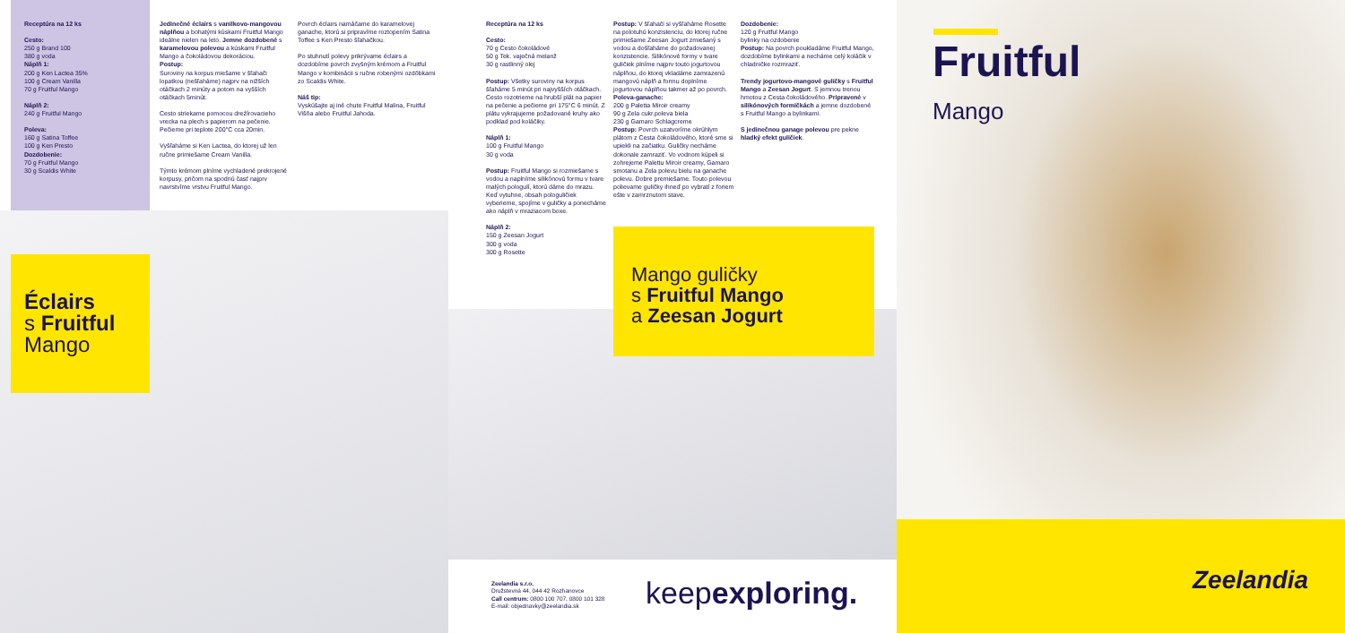Receptúra na 12 ks
Cesto:
250 g Brand 100
380 g voda
Náplň 1:
200 g Ken Lactea 35%
100 g Cream Vanilla
70 g Fruitful Mango
Náplň 2:
240 g Fruitful Mango
Poleva:
160 g Satina Toffee
100 g Ken Presto
Dozdobenie:
70 g Fruitful Mango
30 g Scaldis White
Jedinečné éclairs s vanilkovo-mangovou náplňou a bohatými kúskami Fruitful Mango ideálne nielen na leto. Jemne dozdobené s karamelovou polevou a kúskami Fruitful Mango a čokoládovou dekoráciou.
Postup:
Suroviny na korpus miešame v šľahači lopatkou (nešľaháme) najprv na nižších otáčkach 2 minúty a potom na vyšších otáčkach 5minút.
Cesto striekame pomocou dreźírovacieho vrecka na plech s papierom na pečenie. Pečieme pri teplote 200°C cca 20min.
Vyšľaháme si Ken Lactea, do ktorej už len ručne primiešame Cream Vanilla.
Týmto krémom plníme vychladené prekrojené korpusy, pričom na spodnú časť najprv navrstvíme vrstvu Fruitful Mango.
Povrch éclairs namáčame do karamelovej ganache, ktorú si pripravíme roztopením Satina Toffee s Ken Presto šľahačkou.
Po stuhnutí polevy prikrývame éclairs a dozdobíme povrch zvyšným krémom a Fruitful Mango v kombinácii s ručne robenými ozdôbkami zo Scaldis White.
Náš tip:
Vyskúšajte aj iné chute Fruitful Malina, Fruitful Višňa alebo Fruitful Jahoda.
Éclairs
s Fruitful
Mango
Receptúra na 12 ks
Cesto:
70 g Cesto čokoládové
50 g Tek. vaječná melanž
30 g rastlinný olej
Postup: Všetky suroviny na korpus šľaháme 5 minút pri najvyšších otáčkach. Cesto rozotrieme na hrubší plát na papier na pečenie a pečieme pri 175°C 6 minút. Z plátu vykrajujeme požadované kruhy ako podklad pod koláčiky.
Náplň 1:
100 g Fruitful Mango
30 g voda
Postup: Fruitful Mango si rozmiešame s vodou a naplníme silikónovú formu v tvare malých pologulí, ktorú dáme do mrazu. Keď vytuhne, obsah pologuličiek vyberieme, spojíme v guličky a ponecháme ako náplň v mraziacom boxe.
Náplň 2:
150 g Zeesan Jogurt
300 g voda
300 g Rosette
Postup: V šľahači si vyšľaháme Rosette na polotuhú konzistenciu, do ktorej ručne primiešame Zeesan Jogurt zmiešaný s vodou a došľaháme do požadovanej konzistencie. Silikónové formy v tvare guličiek plníme najprv touto jogurtovou náplňou, do ktorej vkladáme zamrazenú mangovú náplň a formu doplníme jogurtovou náplňou takmer až po povrch.
Poleva-ganache:
200 g Paletta Miroir creamy
90 g Zela cukr.poleva biela
230 g Gamaro Schlagcreme
Postup: Povrch uzatvoríme okrúhlym plátom z Cesta čokoládového, ktoré sme si upiekli na začiatku. Guličky necháme dokonale zamraziť. Vo vodnom kúpeli si zohrejeme Palettu Miroir creamy, Gamaro smotanu a Zela polevu bielu na ganache polevu. Dobre premiešame. Touto polevou polievame guličky ihneď po vybratí z foriem ešte v zamrznutom stave.
Dozdobenie:
120 g Fruitful Mango
bylinky na ozdobenie
Postup: Na povrch poukladáme Fruitful Mango, dozdobíme bylinkami a necháme celý koláčik v chladničke rozmraziť.
Trendy jogurtovo-mangové guličky s Fruitful Mango a Zeesan Jogurt. S jemnou trenou hmotou z Cesta čokoládového. Pripravené v silikónových formičkách a jemne dozdobené s Fruitful Mango a bylinkami.
S jedinečnou ganage polevou pre pekne hladký efekt guličiek.
Mango guličky
s Fruitful Mango
a Zeesan Jogurt
Zeelandia s.r.o.
Družstevná 44, 044 42 Rozhanovce
Call centrum: 0800 100 707, 0800 101 328
E-mail: objednavky@zeelandia.sk
keepexploring.
Fruitful
Mango
Zeelandia